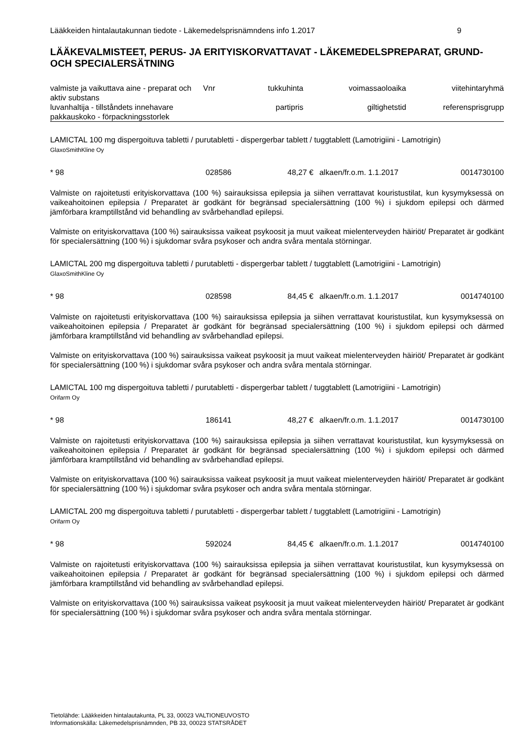Lääkkeiden hintalautakunnan tiedote - Läkemedelsprisnämndens info 1.2017 9
LÄÄKEVALMISTEET, PERUS- JA ERITYISKORVATTAVAT - LÄKEMEDELSPREPARAT, GRUND- OCH SPECIALERSÄTNING
| valmiste ja vaikuttava aine - preparat och aktiv substans | Vnr | tukkuhinta | voimassaoloaika | viitehintaryhmä |
| luvanhaltija - tillståndets innehavare pakkauskoko - förpackningsstorlek | | partipris | giltighetstid | referensprisgrupp |
LAMICTAL 100 mg dispergoituva tabletti / purutabletti - dispergerbar tablett / tuggtablett (Lamotrigiini - Lamotrigin)
GlaxoSmithKline Oy
* 98 028586 48,27 € alkaen/fr.o.m. 1.1.2017 0014730100
Valmiste on rajoitetusti erityiskorvattava (100 %) sairauksissa epilepsia ja siihen verrattavat kouristustilat, kun kysymyksessä on vaikeahoitoinen epilepsia / Preparatet är godkänt för begränsad specialersättning (100 %) i sjukdom epilepsi och därmed jämförbara kramptillstånd vid behandling av svårbehandlad epilepsi.
Valmiste on erityiskorvattava (100 %) sairauksissa vaikeat psykoosit ja muut vaikeat mielenterveyden häiriöt/ Preparatet är godkänt för specialersättning (100 %) i sjukdomar svåra psykoser och andra svåra mentala störningar.
LAMICTAL 200 mg dispergoituva tabletti / purutabletti - dispergerbar tablett / tuggtablett (Lamotrigiini - Lamotrigin)
GlaxoSmithKline Oy
* 98 028598 84,45 € alkaen/fr.o.m. 1.1.2017 0014740100
Valmiste on rajoitetusti erityiskorvattava (100 %) sairauksissa epilepsia ja siihen verrattavat kouristustilat, kun kysymyksessä on vaikeahoitoinen epilepsia / Preparatet är godkänt för begränsad specialersättning (100 %) i sjukdom epilepsi och därmed jämförbara kramptillstånd vid behandling av svårbehandlad epilepsi.
Valmiste on erityiskorvattava (100 %) sairauksissa vaikeat psykoosit ja muut vaikeat mielenterveyden häiriöt/ Preparatet är godkänt för specialersättning (100 %) i sjukdomar svåra psykoser och andra svåra mentala störningar.
LAMICTAL 100 mg dispergoituva tabletti / purutabletti - dispergerbar tablett / tuggtablett (Lamotrigiini - Lamotrigin)
Orifarm Oy
* 98 186141 48,27 € alkaen/fr.o.m. 1.1.2017 0014730100
Valmiste on rajoitetusti erityiskorvattava (100 %) sairauksissa epilepsia ja siihen verrattavat kouristustilat, kun kysymyksessä on vaikeahoitoinen epilepsia / Preparatet är godkänt för begränsad specialersättning (100 %) i sjukdom epilepsi och därmed jämförbara kramptillstånd vid behandling av svårbehandlad epilepsi.
Valmiste on erityiskorvattava (100 %) sairauksissa vaikeat psykoosit ja muut vaikeat mielenterveyden häiriöt/ Preparatet är godkänt för specialersättning (100 %) i sjukdomar svåra psykoser och andra svåra mentala störningar.
LAMICTAL 200 mg dispergoituva tabletti / purutabletti - dispergerbar tablett / tuggtablett (Lamotrigiini - Lamotrigin)
Orifarm Oy
* 98 592024 84,45 € alkaen/fr.o.m. 1.1.2017 0014740100
Valmiste on rajoitetusti erityiskorvattava (100 %) sairauksissa epilepsia ja siihen verrattavat kouristustilat, kun kysymyksessä on vaikeahoitoinen epilepsia / Preparatet är godkänt för begränsad specialersättning (100 %) i sjukdom epilepsi och därmed jämförbara kramptillstånd vid behandling av svårbehandlad epilepsi.
Valmiste on erityiskorvattava (100 %) sairauksissa vaikeat psykoosit ja muut vaikeat mielenterveyden häiriöt/ Preparatet är godkänt för specialersättning (100 %) i sjukdomar svåra psykoser och andra svåra mentala störningar.
Tietolähde: Lääkkeiden hintalautakunta, PL 33, 00023 VALTIONEUVOSTO
Informationskälla: Läkemedelsprisnämnden, PB 33, 00023 STATSRÅDET